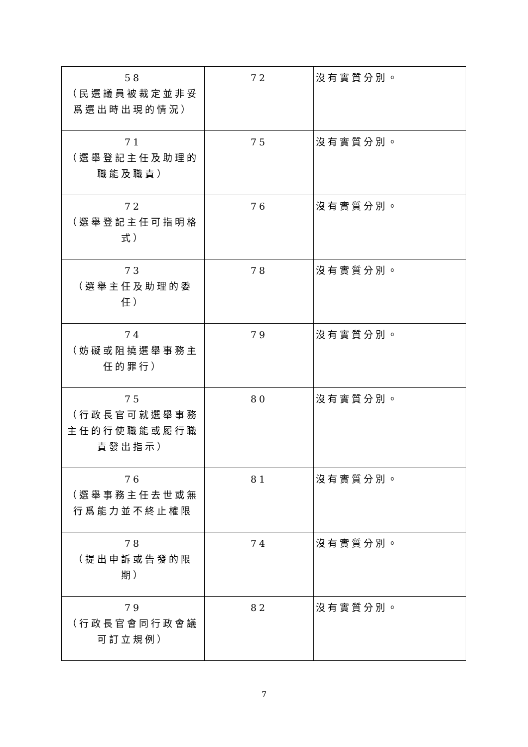| 58 （民選議員被裁定並非妥爲選出時出現的情況） | 72 | 沒有實質分別。 |
| 71 （選舉登記主任及助理的職能及職責） | 75 | 沒有實質分別。 |
| 72 （選舉登記主任可指明格式） | 76 | 沒有實質分別。 |
| 73 （選舉主任及助理的委任） | 78 | 沒有實質分別。 |
| 74 （妨礙或阻撓選舉事務主任的罪行） | 79 | 沒有實質分別。 |
| 75 （行政長官可就選舉事務主任的行使職能或履行職責發出指示） | 80 | 沒有實質分別。 |
| 76 （選舉事務主任去世或無行爲能力並不終止權限 | 81 | 沒有實質分別。 |
| 78 （提出申訴或告發的限期） | 74 | 沒有實質分別。 |
| 79 （行政長官會同行政會議可訂立規例） | 82 | 沒有實質分別。 |
7